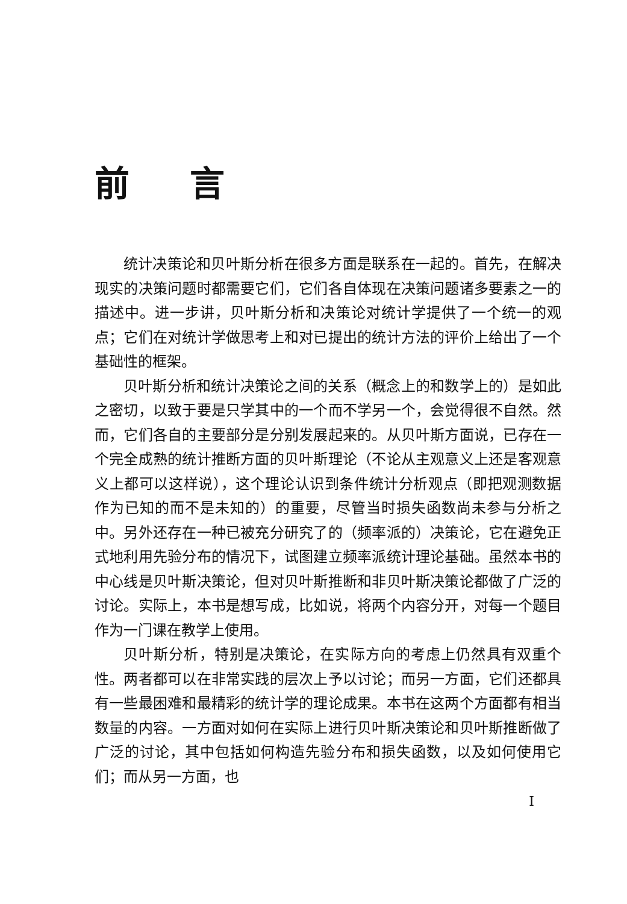前言
统计决策论和贝叶斯分析在很多方面是联系在一起的。首先，在解决现实的决策问题时都需要它们，它们各自体现在决策问题诸多要素之一的描述中。进一步讲，贝叶斯分析和决策论对统计学提供了一个统一的观点；它们在对统计学做思考上和对已提出的统计方法的评价上给出了一个基础性的框架。
贝叶斯分析和统计决策论之间的关系（概念上的和数学上的）是如此之密切，以致于要是只学其中的一个而不学另一个，会觉得很不自然。然而，它们各自的主要部分是分别发展起来的。从贝叶斯方面说，已存在一个完全成熟的统计推断方面的贝叶斯理论（不论从主观意义上还是客观意义上都可以这样说），这个理论认识到条件统计分析观点（即把观测数据作为已知的而不是未知的）的重要，尽管当时损失函数尚未参与分析之中。另外还存在一种已被充分研究了的（频率派的）决策论，它在避免正式地利用先验分布的情况下，试图建立频率派统计理论基础。虽然本书的中心线是贝叶斯决策论，但对贝叶斯推断和非贝叶斯决策论都做了广泛的讨论。实际上，本书是想写成，比如说，将两个内容分开，对每一个题目作为一门课在教学上使用。
贝叶斯分析，特别是决策论，在实际方向的考虑上仍然具有双重个性。两者都可以在非常实践的层次上予以讨论；而另一方面，它们还都具有一些最困难和最精彩的统计学的理论成果。本书在这两个方面都有相当数量的内容。一方面对如何在实际上进行贝叶斯决策论和贝叶斯推断做了广泛的讨论，其中包括如何构造先验分布和损失函数，以及如何使用它们；而从另一方面，也
I